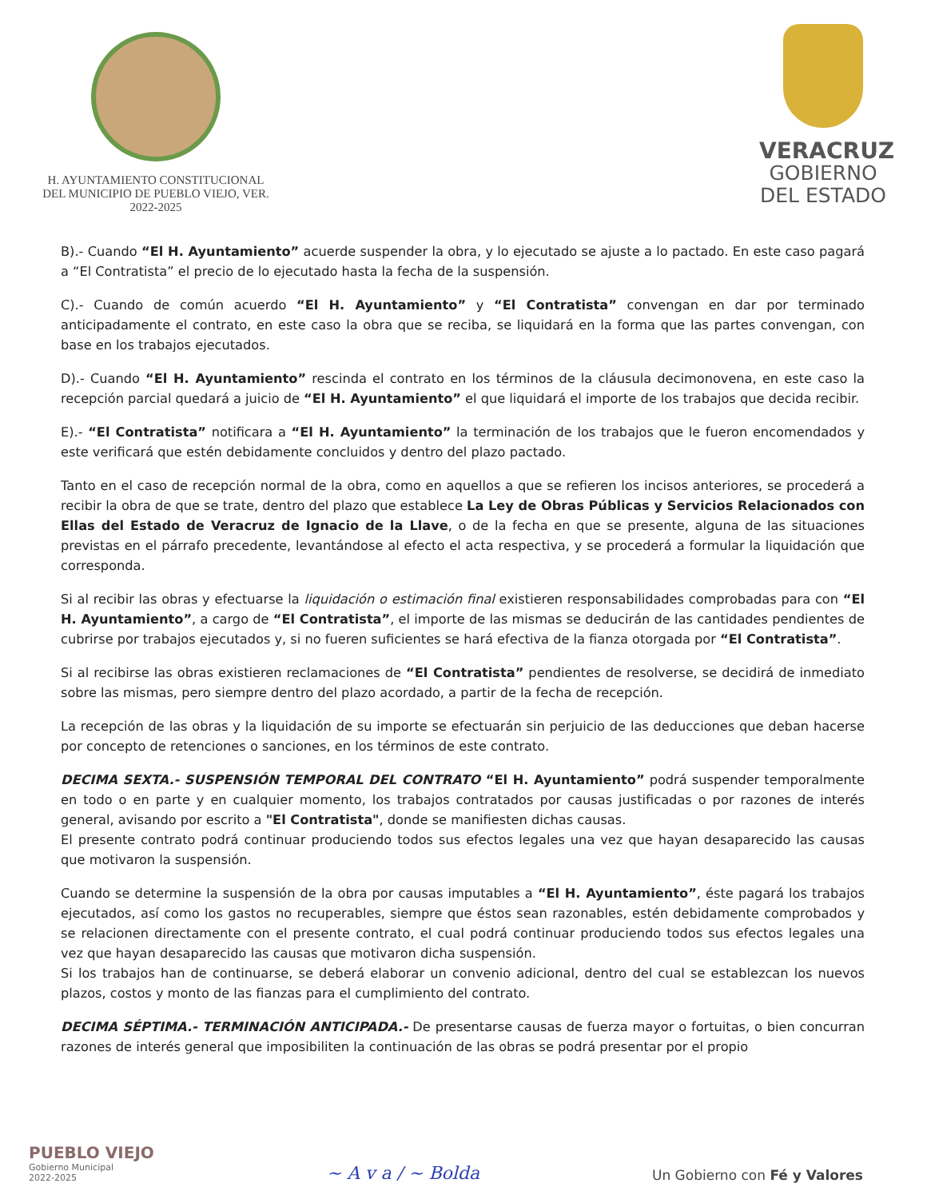H. AYUNTAMIENTO CONSTITUCIONAL
DEL MUNICIPIO DE PUEBLO VIEJO, VER.
2022-2025
VERACRUZ
GOBIERNO
DEL ESTADO
B).- Cuando “El H. Ayuntamiento” acuerde suspender la obra, y lo ejecutado se ajuste a lo pactado. En este caso pagará a “El Contratista” el precio de lo ejecutado hasta la fecha de la suspensión.
C).- Cuando de común acuerdo “El H. Ayuntamiento” y “El Contratista” convengan en dar por terminado anticipadamente el contrato, en este caso la obra que se reciba, se liquidará en la forma que las partes convengan, con base en los trabajos ejecutados.
D).- Cuando “El H. Ayuntamiento” rescinda el contrato en los términos de la cláusula decimonovena, en este caso la recepción parcial quedará a juicio de “El H. Ayuntamiento” el que liquidará el importe de los trabajos que decida recibir.
E).- “El Contratista” notificara a “El H. Ayuntamiento” la terminación de los trabajos que le fueron encomendados y este verificará que estén debidamente concluidos y dentro del plazo pactado.
Tanto en el caso de recepción normal de la obra, como en aquellos a que se refieren los incisos anteriores, se procederá a recibir la obra de que se trate, dentro del plazo que establece La Ley de Obras Públicas y Servicios Relacionados con Ellas del Estado de Veracruz de Ignacio de la Llave, o de la fecha en que se presente, alguna de las situaciones previstas en el párrafo precedente, levantándose al efecto el acta respectiva, y se procederá a formular la liquidación que corresponda.
Si al recibir las obras y efectuarse la liquidación o estimación final existieren responsabilidades comprobadas para con “El H. Ayuntamiento”, a cargo de “El Contratista”, el importe de las mismas se deducirán de las cantidades pendientes de cubrirse por trabajos ejecutados y, si no fueren suficientes se hará efectiva de la fianza otorgada por “El Contratista”.
Si al recibirse las obras existieren reclamaciones de “El Contratista” pendientes de resolverse, se decidirá de inmediato sobre las mismas, pero siempre dentro del plazo acordado, a partir de la fecha de recepción.
La recepción de las obras y la liquidación de su importe se efectuarán sin perjuicio de las deducciones que deban hacerse por concepto de retenciones o sanciones, en los términos de este contrato.
DECIMA SEXTA.- SUSPENSIÓN TEMPORAL DEL CONTRATO “El H. Ayuntamiento” podrá suspender temporalmente en todo o en parte y en cualquier momento, los trabajos contratados por causas justificadas o por razones de interés general, avisando por escrito a "El Contratista", donde se manifiesten dichas causas.
El presente contrato podrá continuar produciendo todos sus efectos legales una vez que hayan desaparecido las causas que motivaron la suspensión.
Cuando se determine la suspensión de la obra por causas imputables a “El H. Ayuntamiento”, éste pagará los trabajos ejecutados, así como los gastos no recuperables, siempre que éstos sean razonables, estén debidamente comprobados y se relacionen directamente con el presente contrato, el cual podrá continuar produciendo todos sus efectos legales una vez que hayan desaparecido las causas que motivaron dicha suspensión.
Si los trabajos han de continuarse, se deberá elaborar un convenio adicional, dentro del cual se establezcan los nuevos plazos, costos y monto de las fianzas para el cumplimiento del contrato.
DECIMA SÉPTIMA.- TERMINACIÓN ANTICIPADA.- De presentarse causas de fuerza mayor o fortuitas, o bien concurran razones de interés general que imposibiliten la continuación de las obras se podrá presentar por el propio
PUEBLO VIEJO
Gobierno Municipal
2022-2025
~ A v a / ~ Bolda
Un Gobierno con Fé y Valores